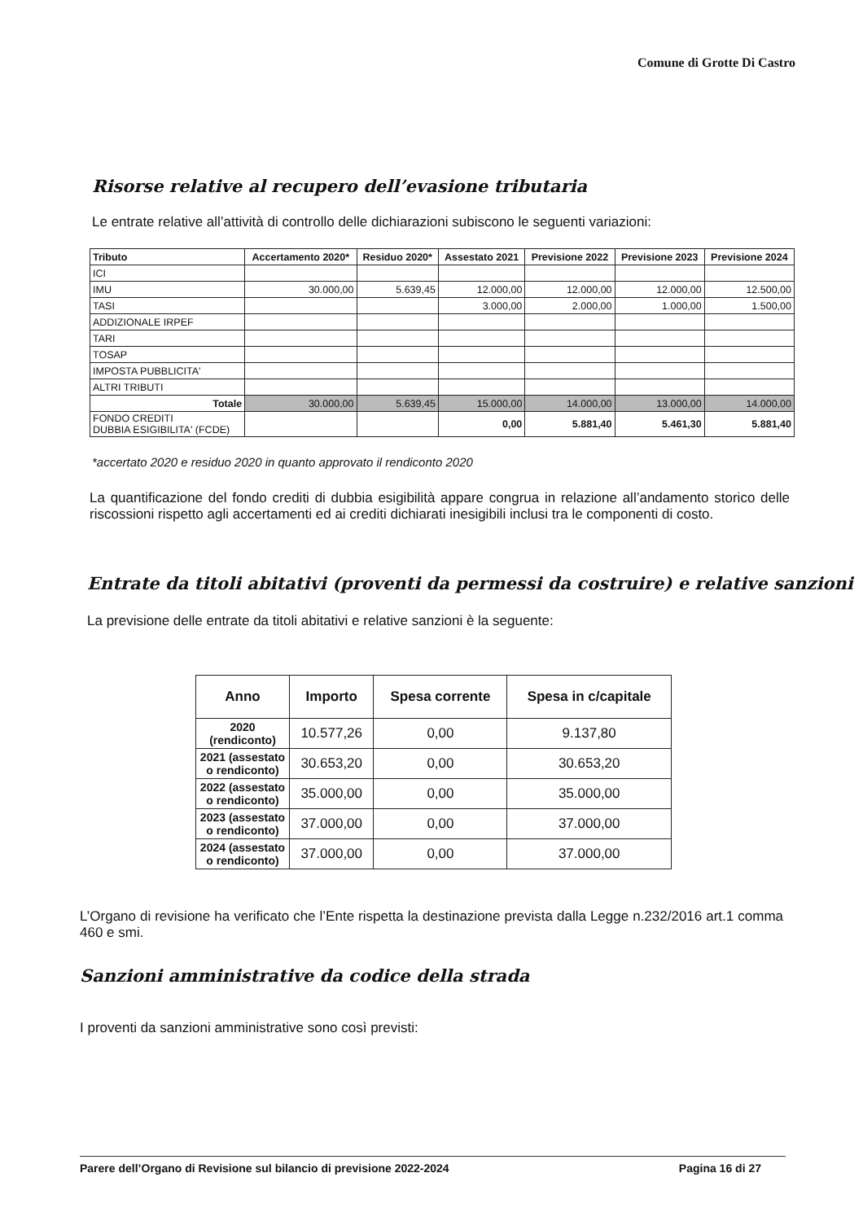Comune di Grotte Di Castro
Risorse relative al recupero dell’evasione tributaria
Le entrate relative all’attività di controllo delle dichiarazioni subiscono le seguenti variazioni:
| Tributo | Accertamento 2020* | Residuo 2020* | Assestato 2021 | Previsione 2022 | Previsione 2023 | Previsione 2024 |
| --- | --- | --- | --- | --- | --- | --- |
| ICI | | | | | | |
| IMU | 30.000,00 | 5.639,45 | 12.000,00 | 12.000,00 | 12.000,00 | 12.500,00 |
| TASI | | | 3.000,00 | 2.000,00 | 1.000,00 | 1.500,00 |
| ADDIZIONALE IRPEF | | | | | | |
| TARI | | | | | | |
| TOSAP | | | | | | |
| IMPOSTA PUBBLICITA' | | | | | | |
| ALTRI TRIBUTI | | | | | | |
| Totale | 30.000,00 | 5.639,45 | 15.000,00 | 14.000,00 | 13.000,00 | 14.000,00 |
| FONDO CREDITI DUBBIA ESIGIBILITA' (FCDE) | | | 0,00 | 5.881,40 | 5.461,30 | 5.881,40 |
*accertato 2020 e residuo 2020 in quanto approvato il rendiconto 2020
La quantificazione del fondo crediti di dubbia esigibilità appare congrua in relazione all’andamento storico delle riscossioni rispetto agli accertamenti ed ai crediti dichiarati inesigibili inclusi tra le componenti di costo.
Entrate da titoli abitativi (proventi da permessi da costruire) e relative sanzioni
La previsione delle entrate da titoli abitativi e relative sanzioni è la seguente:
| Anno | Importo | Spesa corrente | Spesa in c/capitale |
| --- | --- | --- | --- |
| 2020 (rendiconto) | 10.577,26 | 0,00 | 9.137,80 |
| 2021 (assestato o rendiconto) | 30.653,20 | 0,00 | 30.653,20 |
| 2022 (assestato o rendiconto) | 35.000,00 | 0,00 | 35.000,00 |
| 2023 (assestato o rendiconto) | 37.000,00 | 0,00 | 37.000,00 |
| 2024 (assestato o rendiconto) | 37.000,00 | 0,00 | 37.000,00 |
L’Organo di revisione ha verificato che l’Ente rispetta la destinazione prevista dalla Legge n.232/2016 art.1 comma 460 e smi.
Sanzioni amministrative da codice della strada
I proventi da sanzioni amministrative sono così previsti:
Parere dell’Organo di Revisione sul bilancio di previsione 2022-2024 Pagina 16 di 27